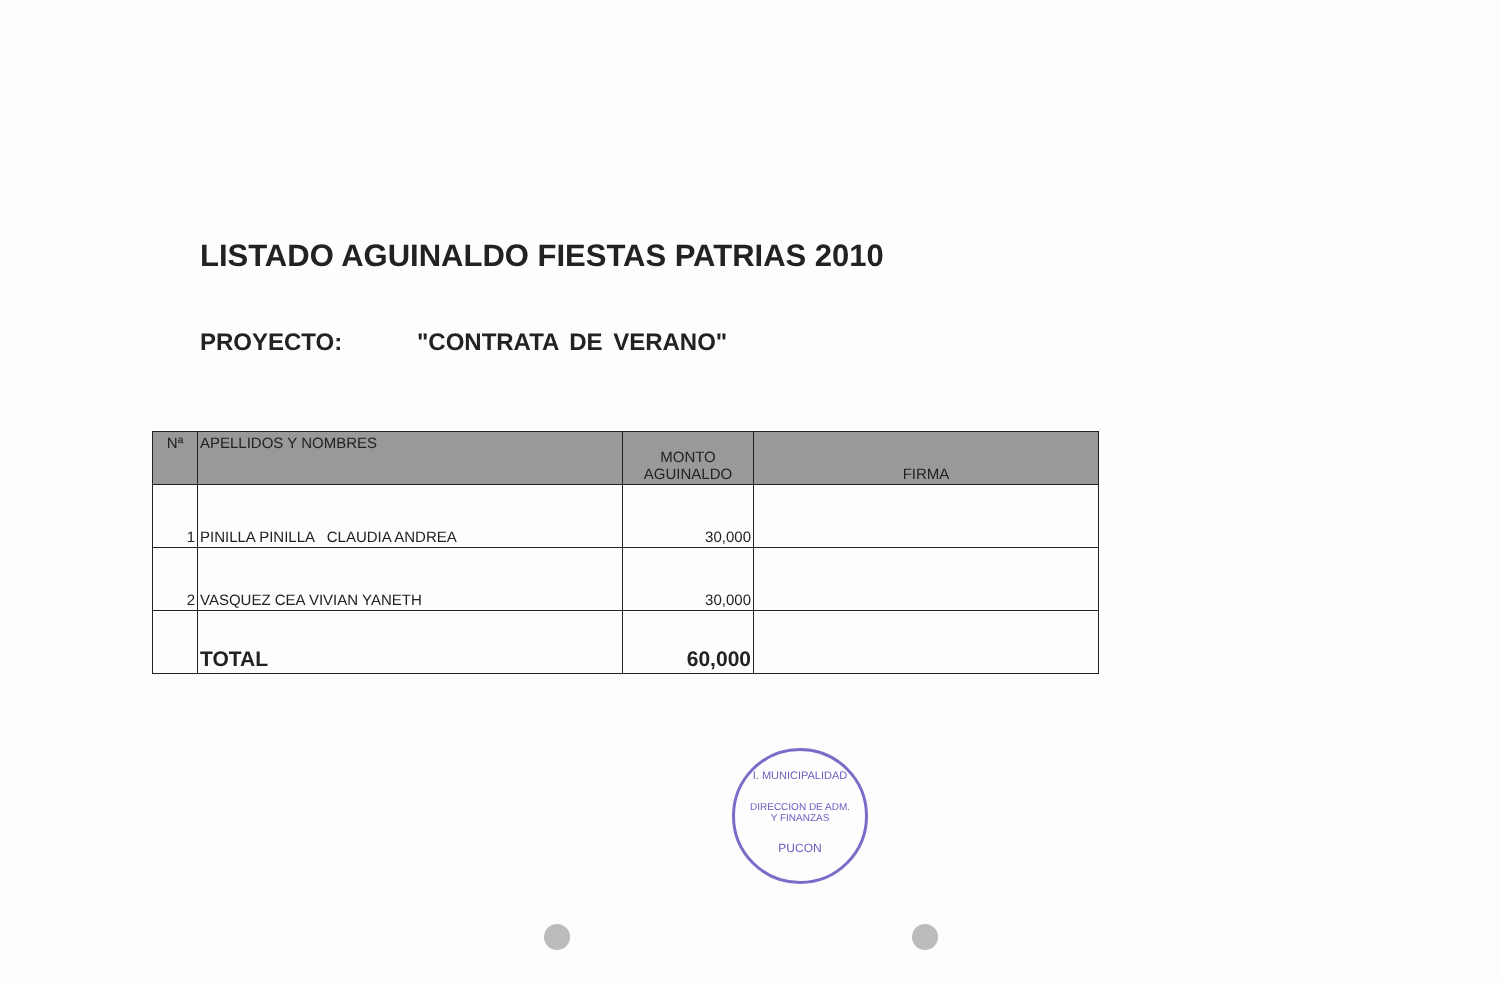LISTADO AGUINALDO FIESTAS PATRIAS 2010
PROYECTO: "CONTRATA DE VERANO"
| Nª | APELLIDOS Y NOMBRES | MONTO AGUINALDO | FIRMA |
| --- | --- | --- | --- |
| 1 | PINILLA PINILLA CLAUDIA ANDREA | 30,000 | |
| 2 | VASQUEZ CEA VIVIAN YANETH | 30,000 | |
| | TOTAL | 60,000 | |
I. MUNICIPALIDAD
DIRECCION DE ADM.
Y FINANZAS
PUCON